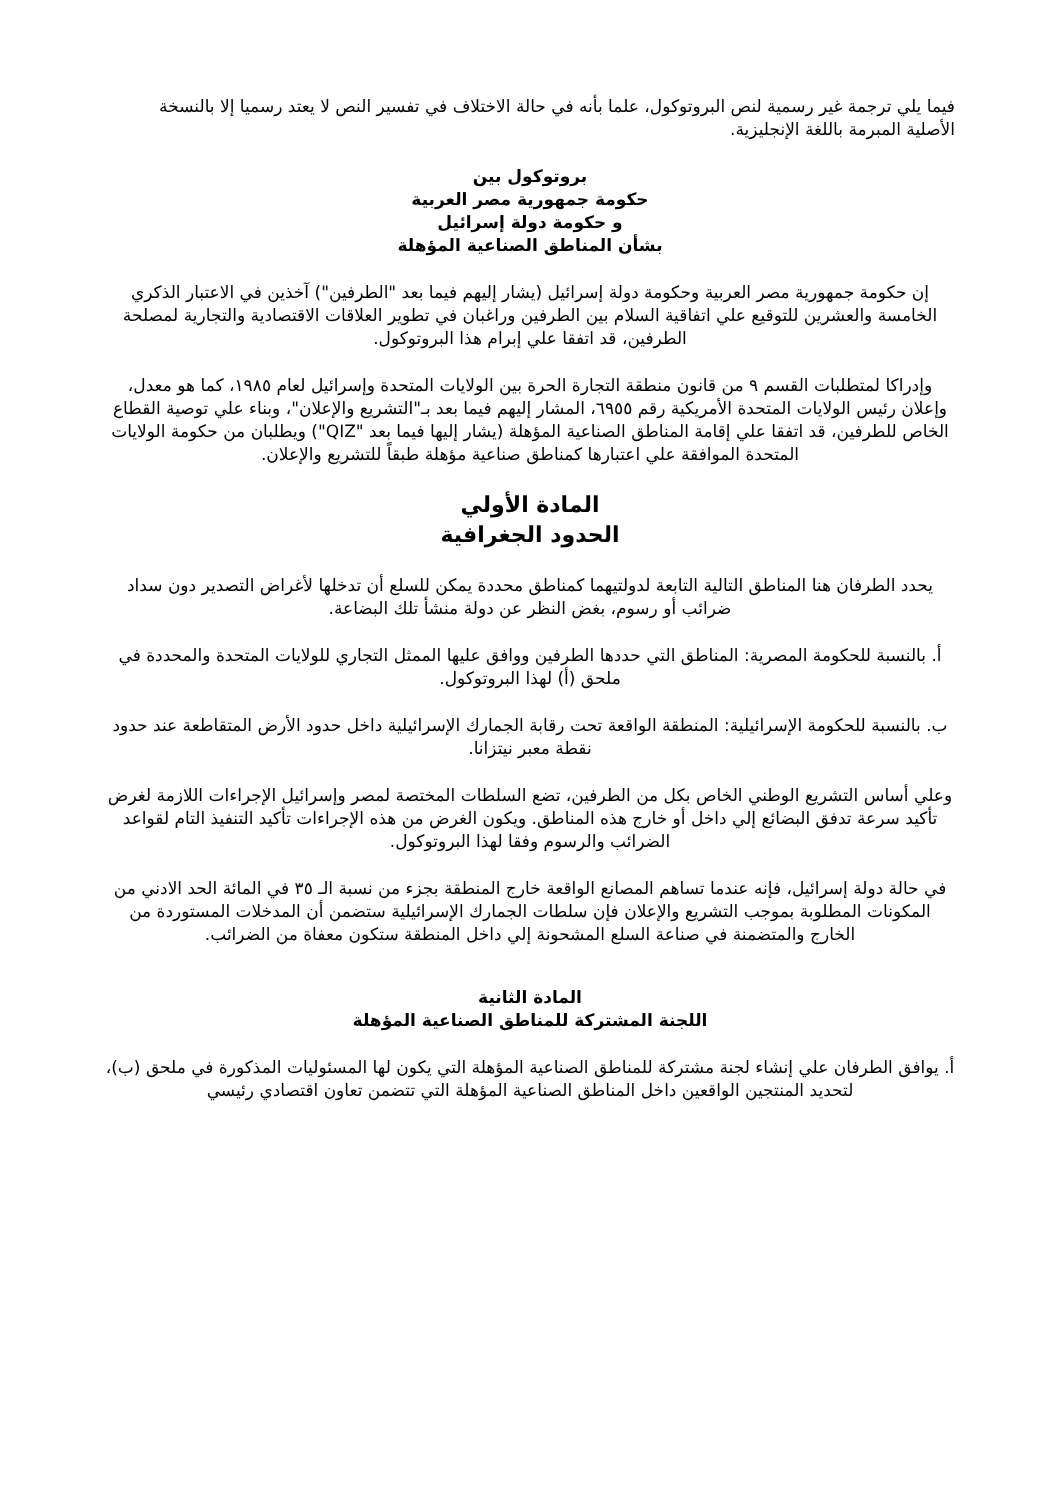فيما يلي ترجمة غير رسمية لنص البروتوكول، علما بأنه في حالة الاختلاف في تفسير النص لا يعتد رسميا إلا بالنسخة الأصلية المبرمة باللغة الإنجليزية.
بروتوكول بين
حكومة جمهورية مصر العربية
و حكومة دولة إسرائيل
بشأن المناطق الصناعية المؤهلة
إن حكومة جمهورية مصر العربية وحكومة دولة إسرائيل (يشار إليهم فيما بعد "الطرفين") آخذين في الاعتبار الذكري الخامسة والعشرين للتوقيع علي اتفاقية السلام بين الطرفين وراغبان في تطوير العلاقات الاقتصادية والتجارية لمصلحة الطرفين، قد اتفقا علي إبرام هذا البروتوكول.
وإدراكا لمتطلبات القسم ٩ من قانون منطقة التجارة الحرة بين الولايات المتحدة وإسرائيل لعام ١٩٨٥، كما هو معدل، وإعلان رئيس الولايات المتحدة الأمريكية رقم ٦٩٥٥، المشار إليهم فيما بعد بـ"التشريع والإعلان"، وبناء علي توصية القطاع الخاص للطرفين، قد اتفقا علي إقامة المناطق الصناعية المؤهلة (يشار إليها فيما بعد "QIZ") ويطلبان من حكومة الولايات المتحدة الموافقة علي اعتبارها كمناطق صناعية مؤهلة طبقاً للتشريع والإعلان.
المادة الأولي
الحدود الجغرافية
يحدد الطرفان هنا المناطق التالية التابعة لدولتيهما كمناطق محددة يمكن للسلع أن تدخلها لأغراض التصدير دون سداد ضرائب أو رسوم، بغض النظر عن دولة منشأ تلك البضاعة.
أ. بالنسبة للحكومة المصرية: المناطق التي حددها الطرفين ووافق عليها الممثل التجاري للولايات المتحدة والمحددة في ملحق (أ) لهذا البروتوكول.
ب. بالنسبة للحكومة الإسرائيلية: المنطقة الواقعة تحت رقابة الجمارك الإسرائيلية داخل حدود الأرض المتقاطعة عند حدود نقطة معبر نيتزانا.
وعلي أساس التشريع الوطني الخاص بكل من الطرفين، تضع السلطات المختصة لمصر وإسرائيل الإجراءات اللازمة لغرض تأكيد سرعة تدفق البضائع إلي داخل أو خارج هذه المناطق. ويكون الغرض من هذه الإجراءات تأكيد التنفيذ التام لقواعد الضرائب والرسوم وفقا لهذا البروتوكول.
في حالة دولة إسرائيل، فإنه عندما تساهم المصانع الواقعة خارج المنطقة بجزء من نسبة الـ ٣٥ في المائة الحد الادني من المكونات المطلوبة بموجب التشريع والإعلان فإن سلطات الجمارك الإسرائيلية ستضمن أن المدخلات المستوردة من الخارج والمتضمنة في صناعة السلع المشحونة إلي داخل المنطقة ستكون معفاة من الضرائب.
المادة الثانية
اللجنة المشتركة للمناطق الصناعية المؤهلة
أ. يوافق الطرفان علي إنشاء لجنة مشتركة للمناطق الصناعية المؤهلة التي يكون لها المسئوليات المذكورة في ملحق (ب)، لتحديد المنتجين الواقعين داخل المناطق الصناعية المؤهلة التي تتضمن تعاون اقتصادي رئيسي